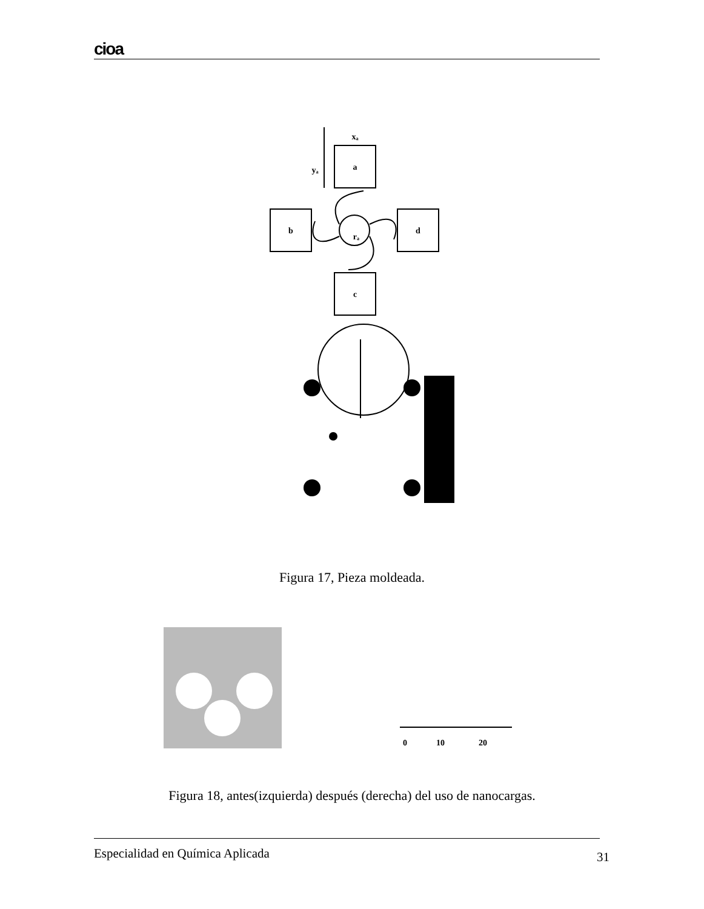cioa
a
b
d
c
yₐ
xₐ
rₐ
Figura 17, Pieza moldeada.
0
10
20
Figura 18, antes(izquierda) después (derecha) del uso de nanocargas.
Especialidad en Química Aplicada
31